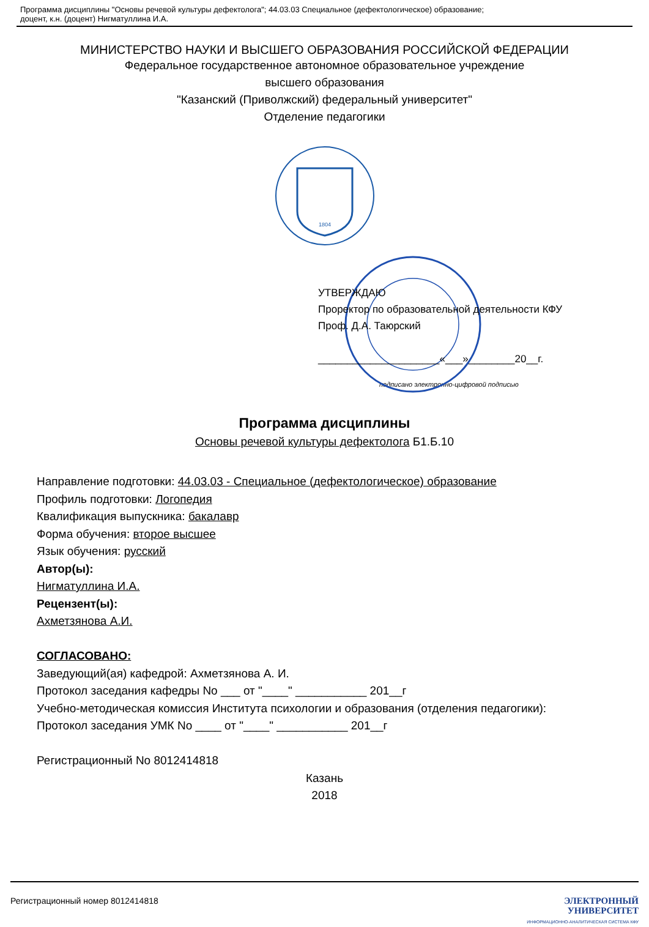Программа дисциплины "Основы речевой культуры дефектолога"; 44.03.03 Специальное (дефектологическое) образование;
доцент, к.н. (доцент) Нигматуллина И.А.
МИНИСТЕРСТВО НАУКИ И ВЫСШЕГО ОБРАЗОВАНИЯ РОССИЙСКОЙ ФЕДЕРАЦИИ
Федеральное государственное автономное образовательное учреждение
высшего образования
"Казанский (Приволжский) федеральный университет"
Отделение педагогики
1804
УТВЕРЖДАЮ
Проректор по образовательной деятельности КФУ
Проф. Д.А. Таюрский
_____________________«___»________20__г.
подписано электронно-цифровой подписью
Программа дисциплины
Основы речевой культуры дефектолога Б1.Б.10
Направление подготовки: 44.03.03 - Специальное (дефектологическое) образование
Профиль подготовки: Логопедия
Квалификация выпускника: бакалавр
Форма обучения: второе высшее
Язык обучения: русский
Автор(ы):
Нигматуллина И.А.
Рецензент(ы):
Ахметзянова А.И.
СОГЛАСОВАНО:
Заведующий(ая) кафедрой: Ахметзянова А. И.
Протокол заседания кафедры No ___ от "____" ___________ 201__г
Учебно-методическая комиссия Института психологии и образования (отделения педагогики):
Протокол заседания УМК No ____ от "____" ___________ 201__г
Регистрационный No 8012414818
Казань
2018
Регистрационный номер 8012414818
ЭЛЕКТРОННЫЙ
УНИВЕРСИТЕТ
ИНФОРМАЦИОННО-АНАЛИТИЧЕСКАЯ СИСТЕМА КФУ